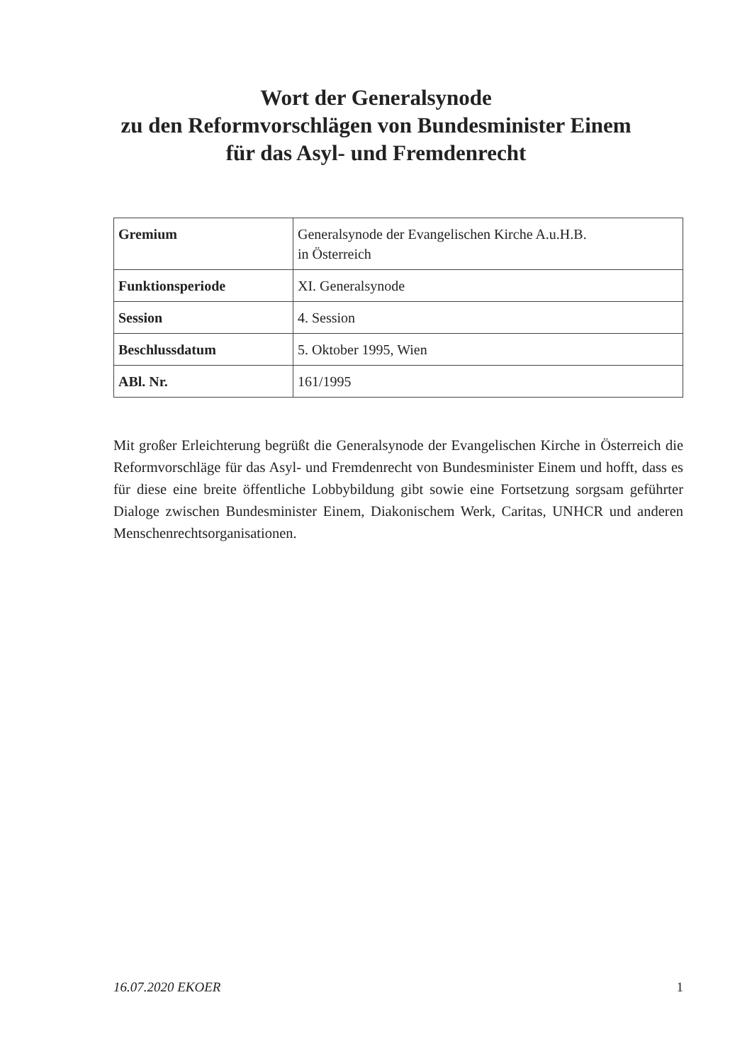Wort der Generalsynode
zu den Reformvorschlägen von Bundesminister Einem
für das Asyl- und Fremdenrecht
| Gremium | Generalsynode der Evangelischen Kirche A.u.H.B. in Österreich |
| Funktionsperiode | XI. Generalsynode |
| Session | 4. Session |
| Beschlussdatum | 5. Oktober 1995, Wien |
| ABl. Nr. | 161/1995 |
Mit großer Erleichterung begrüßt die Generalsynode der Evangelischen Kirche in Österreich die Reformvorschläge für das Asyl- und Fremdenrecht von Bundesminister Einem und hofft, dass es für diese eine breite öffentliche Lobbybildung gibt sowie eine Fortsetzung sorgsam geführter Dialoge zwischen Bundesminister Einem, Diakonischem Werk, Caritas, UNHCR und anderen Menschenrechtsorganisationen.
16.07.2020 EKOER 1